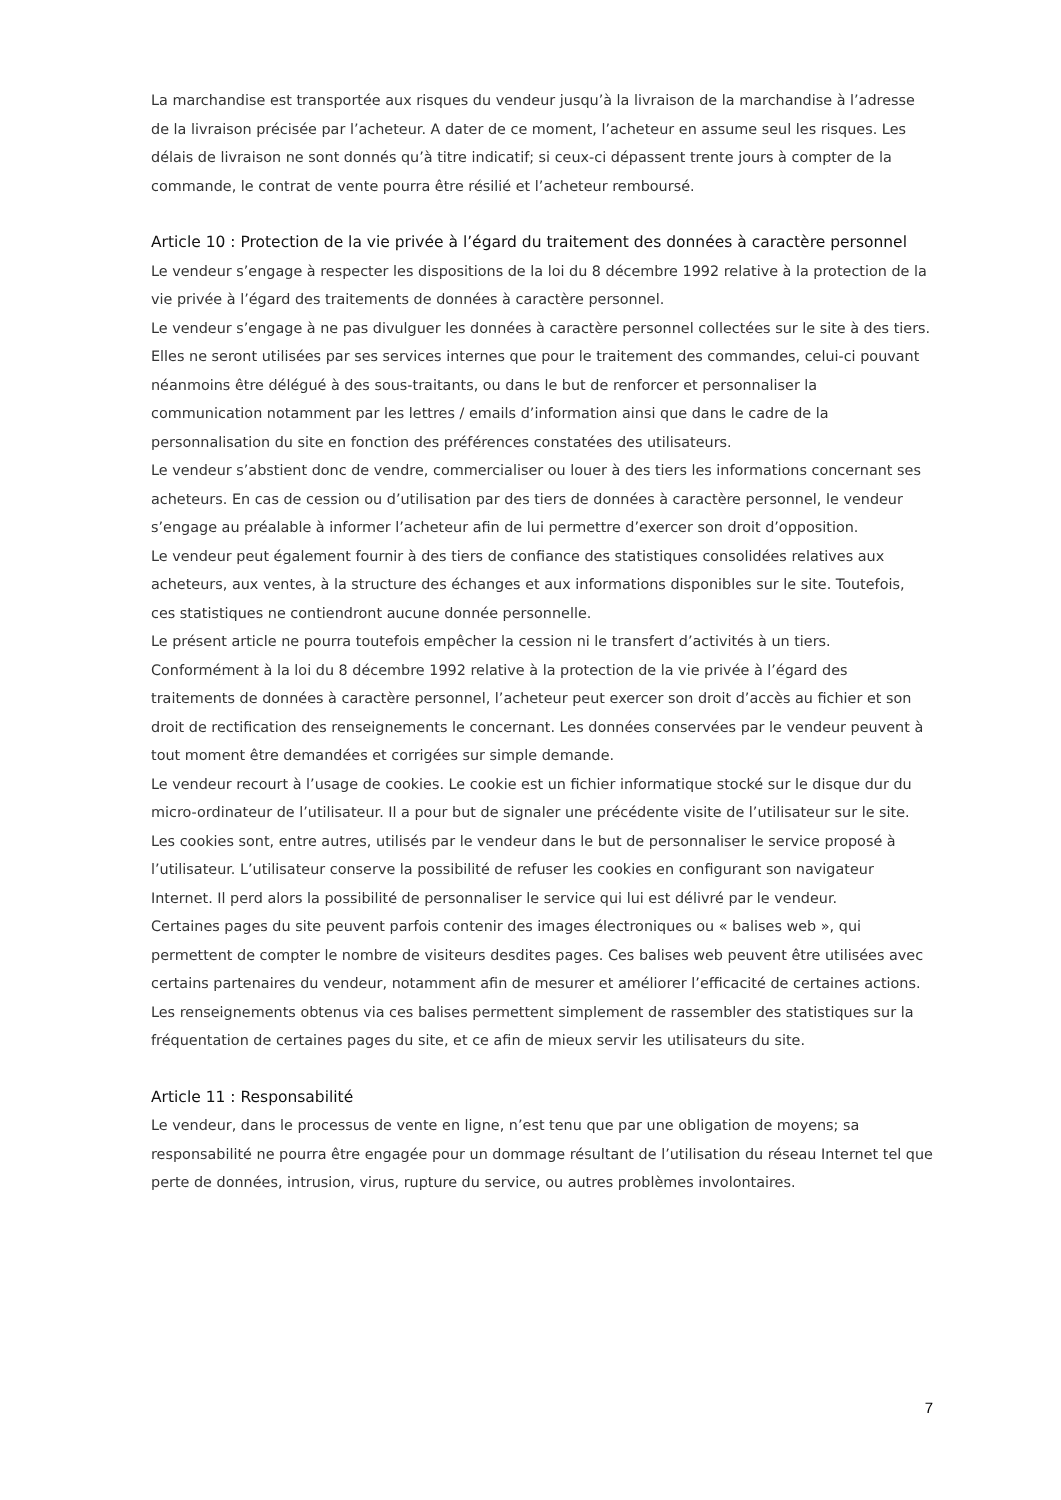La marchandise est transportée aux risques du vendeur jusqu’à la livraison de la marchandise à l’adresse de la livraison précisée par l’acheteur. A dater de ce moment, l’acheteur en assume seul les risques. Les délais de livraison ne sont donnés qu’à titre indicatif; si ceux-ci dépassent trente jours à compter de la commande, le contrat de vente pourra être résilié et l’acheteur remboursé.
Article 10 : Protection de la vie privée à l’égard du traitement des données à caractère personnel
Le vendeur s’engage à respecter les dispositions de la loi du 8 décembre 1992 relative à la protection de la vie privée à l’égard des traitements de données à caractère personnel.
Le vendeur s’engage à ne pas divulguer les données à caractère personnel collectées sur le site à des tiers. Elles ne seront utilisées par ses services internes que pour le traitement des commandes, celui-ci pouvant néanmoins être délégué à des sous-traitants, ou dans le but de renforcer et personnaliser la communication notamment par les lettres / emails d’information ainsi que dans le cadre de la personnalisation du site en fonction des préférences constatées des utilisateurs.
Le vendeur s’abstient donc de vendre, commercialiser ou louer à des tiers les informations concernant ses acheteurs. En cas de cession ou d’utilisation par des tiers de données à caractère personnel, le vendeur s’engage au préalable à informer l’acheteur afin de lui permettre d’exercer son droit d’opposition.
Le vendeur peut également fournir à des tiers de confiance des statistiques consolidées relatives aux acheteurs, aux ventes, à la structure des échanges et aux informations disponibles sur le site. Toutefois, ces statistiques ne contiendront aucune donnée personnelle.
Le présent article ne pourra toutefois empêcher la cession ni le transfert d’activités à un tiers.
Conformément à la loi du 8 décembre 1992 relative à la protection de la vie privée à l’égard des traitements de données à caractère personnel, l’acheteur peut exercer son droit d’accès au fichier et son droit de rectification des renseignements le concernant. Les données conservées par le vendeur peuvent à tout moment être demandées et corrigées sur simple demande.
Le vendeur recourt à l’usage de cookies. Le cookie est un fichier informatique stocké sur le disque dur du micro-ordinateur de l’utilisateur. Il a pour but de signaler une précédente visite de l’utilisateur sur le site. Les cookies sont, entre autres, utilisés par le vendeur dans le but de personnaliser le service proposé à l’utilisateur. L’utilisateur conserve la possibilité de refuser les cookies en configurant son navigateur Internet. Il perd alors la possibilité de personnaliser le service qui lui est délivré par le vendeur.
Certaines pages du site peuvent parfois contenir des images électroniques ou « balises web », qui permettent de compter le nombre de visiteurs desdites pages. Ces balises web peuvent être utilisées avec certains partenaires du vendeur, notamment afin de mesurer et améliorer l’efficacité de certaines actions. Les renseignements obtenus via ces balises permettent simplement de rassembler des statistiques sur la fréquentation de certaines pages du site, et ce afin de mieux servir les utilisateurs du site.
Article 11 : Responsabilité
Le vendeur, dans le processus de vente en ligne, n’est tenu que par une obligation de moyens; sa responsabilité ne pourra être engagée pour un dommage résultant de l’utilisation du réseau Internet tel que perte de données, intrusion, virus, rupture du service, ou autres problèmes involontaires.
7